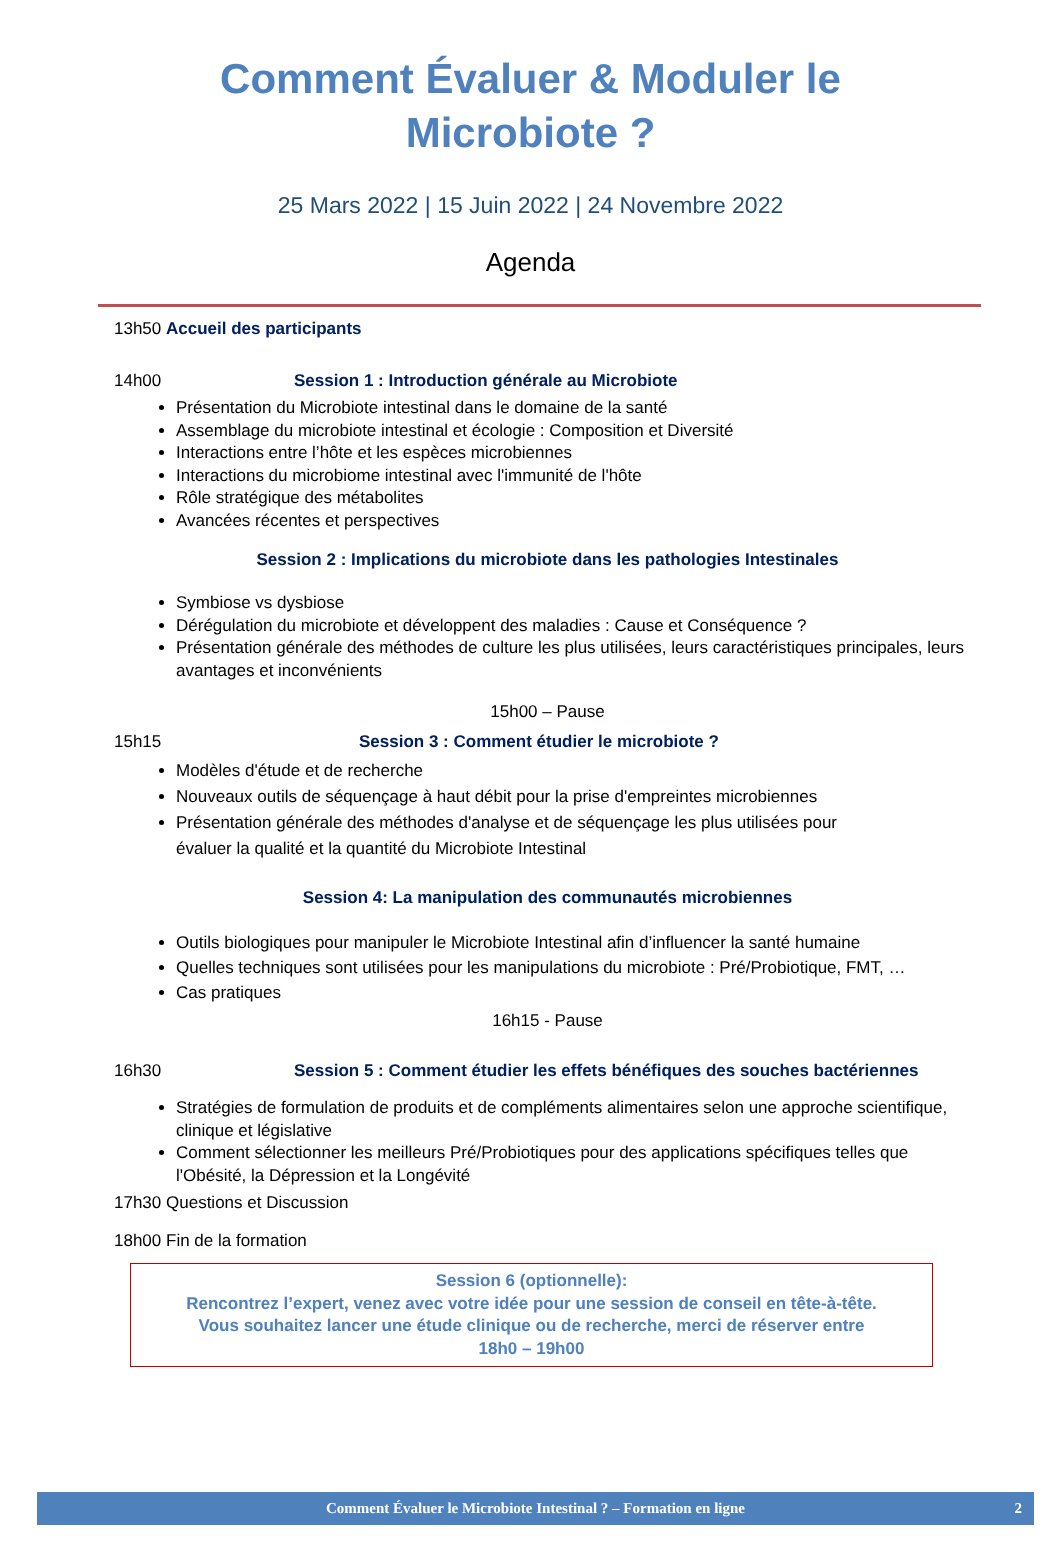Comment Évaluer & Moduler le
Microbiote ?
25 Mars 2022 | 15 Juin 2022 | 24 Novembre 2022
Agenda
13h50 Accueil des participants
14h00 Session 1 : Introduction générale au Microbiote
Présentation du Microbiote intestinal dans le domaine de la santé
Assemblage du microbiote intestinal et écologie : Composition et Diversité
Interactions entre l’hôte et les espèces microbiennes
Interactions du microbiome intestinal avec l'immunité de l'hôte
Rôle stratégique des métabolites
Avancées récentes et perspectives
Session 2 : Implications du microbiote dans les pathologies Intestinales
Symbiose vs dysbiose
Dérégulation du microbiote et développent des maladies : Cause et Conséquence ?
Présentation générale des méthodes de culture les plus utilisées, leurs caractéristiques principales, leurs avantages et inconvénients
15h00 – Pause
15h15 Session 3 : Comment étudier le microbiote ?
Modèles d'étude et de recherche
Nouveaux outils de séquençage à haut débit pour la prise d'empreintes microbiennes
Présentation générale des méthodes d'analyse et de séquençage les plus utilisées pour
évaluer la qualité et la quantité du Microbiote Intestinal
Session 4: La manipulation des communautés microbiennes
Outils biologiques pour manipuler le Microbiote Intestinal afin d’influencer la santé humaine
Quelles techniques sont utilisées pour les manipulations du microbiote : Pré/Probiotique, FMT, …
Cas pratiques
16h15 - Pause
16h30 Session 5 : Comment étudier les effets bénéfiques des souches bactériennes
Stratégies de formulation de produits et de compléments alimentaires selon une approche scientifique, clinique et législative
Comment sélectionner les meilleurs Pré/Probiotiques pour des applications spécifiques telles que l'Obésité, la Dépression et la Longévité
17h30 Questions et Discussion
18h00 Fin de la formation
Session 6 (optionnelle):
Rencontrez l’expert, venez avec votre idée pour une session de conseil en tête-à-tête.
Vous souhaitez lancer une étude clinique ou de recherche, merci de réserver entre
18h0 – 19h00
Comment Évaluer le Microbiote Intestinal ? – Formation en ligne 2